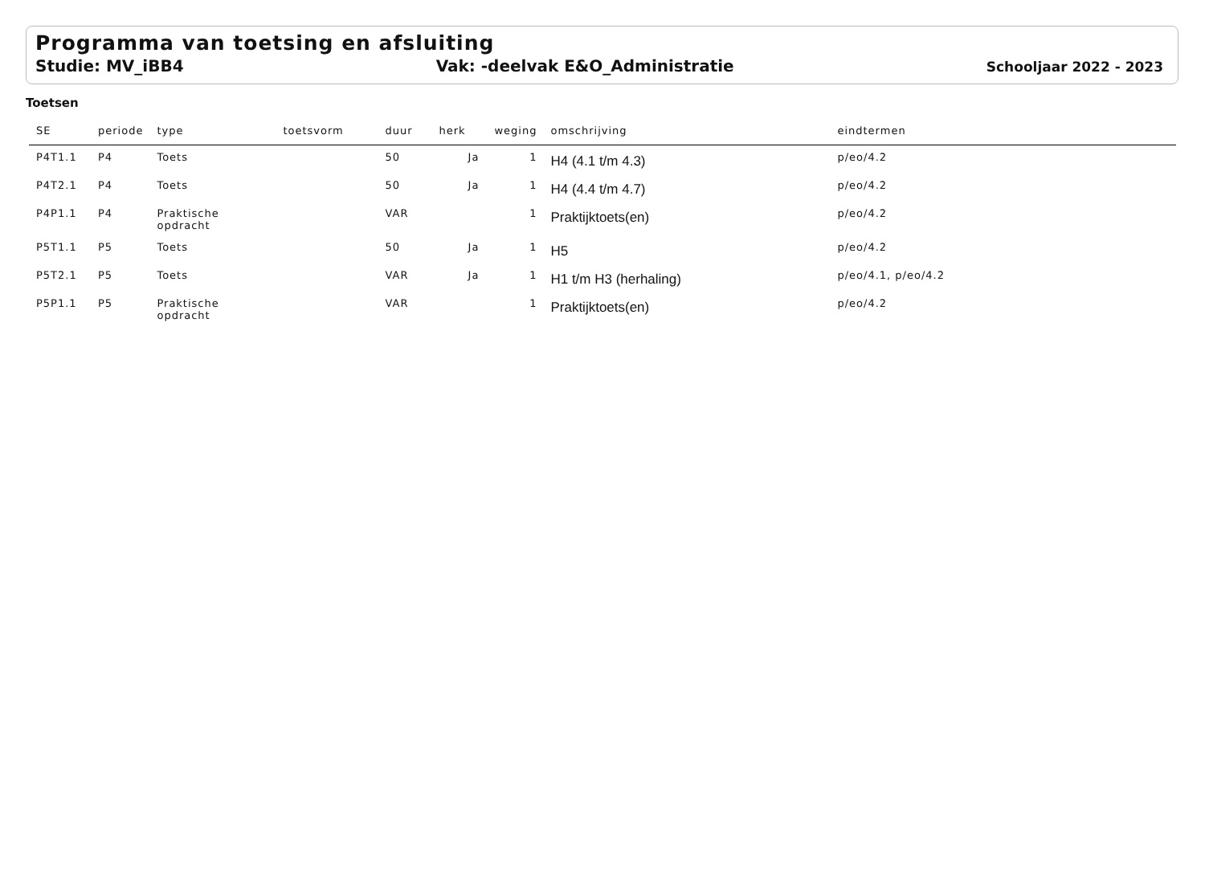Programma van toetsing en afsluiting
Studie: MV_iBB4 Vak: -deelvak E&O_Administratie Schooljaar 2022 - 2023
Toetsen
| SE | periode | type | toetsvorm | duur | herk | weging | omschrijving | eindtermen |
| --- | --- | --- | --- | --- | --- | --- | --- | --- |
| P4T1.1 | P4 | Toets | | 50 | Ja | 1 | H4 (4.1 t/m 4.3) | p/eo/4.2 |
| P4T2.1 | P4 | Toets | | 50 | Ja | 1 | H4 (4.4 t/m 4.7) | p/eo/4.2 |
| P4P1.1 | P4 | Praktische opdracht | | VAR | | 1 | Praktijktoets(en) | p/eo/4.2 |
| P5T1.1 | P5 | Toets | | 50 | Ja | 1 | H5 | p/eo/4.2 |
| P5T2.1 | P5 | Toets | | VAR | Ja | 1 | H1 t/m H3 (herhaling) | p/eo/4.1, p/eo/4.2 |
| P5P1.1 | P5 | Praktische opdracht | | VAR | | 1 | Praktijktoets(en) | p/eo/4.2 |